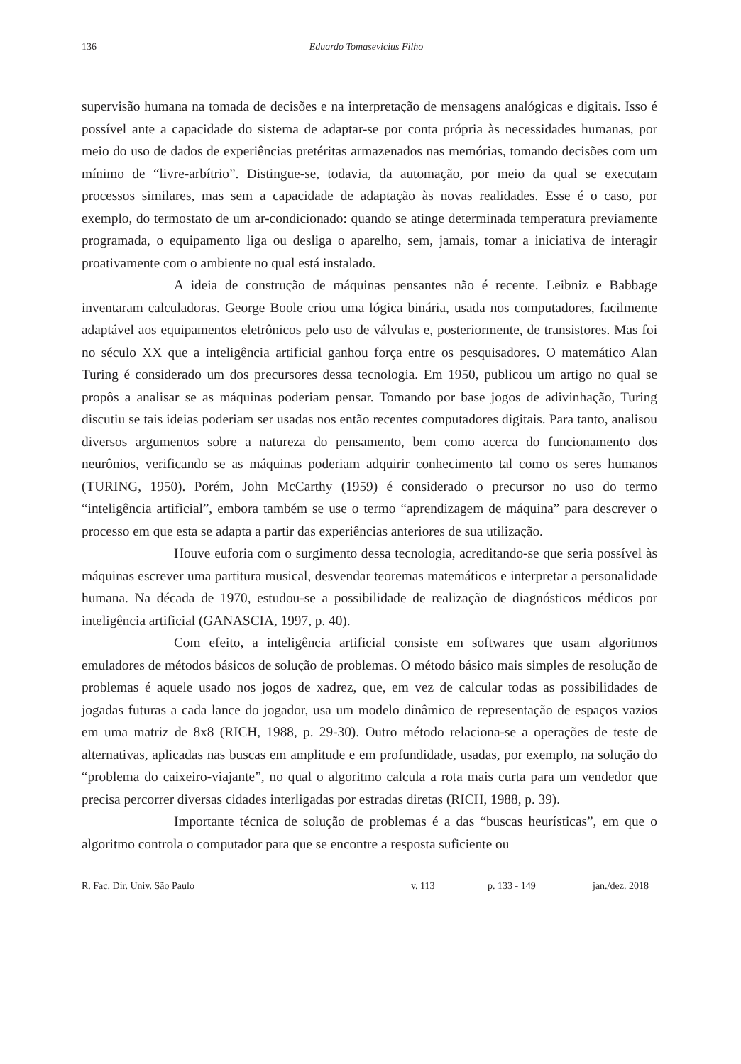136 Eduardo Tomasevicius Filho
supervisão humana na tomada de decisões e na interpretação de mensagens analógicas e digitais. Isso é possível ante a capacidade do sistema de adaptar-se por conta própria às necessidades humanas, por meio do uso de dados de experiências pretéritas armazenados nas memórias, tomando decisões com um mínimo de “livre-arbítrio”. Distingue-se, todavia, da automação, por meio da qual se executam processos similares, mas sem a capacidade de adaptação às novas realidades. Esse é o caso, por exemplo, do termostato de um ar-condicionado: quando se atinge determinada temperatura previamente programada, o equipamento liga ou desliga o aparelho, sem, jamais, tomar a iniciativa de interagir proativamente com o ambiente no qual está instalado.
A ideia de construção de máquinas pensantes não é recente. Leibniz e Babbage inventaram calculadoras. George Boole criou uma lógica binária, usada nos computadores, facilmente adaptável aos equipamentos eletrônicos pelo uso de válvulas e, posteriormente, de transistores. Mas foi no século XX que a inteligência artificial ganhou força entre os pesquisadores. O matemático Alan Turing é considerado um dos precursores dessa tecnologia. Em 1950, publicou um artigo no qual se propôs a analisar se as máquinas poderiam pensar. Tomando por base jogos de adivinhação, Turing discutiu se tais ideias poderiam ser usadas nos então recentes computadores digitais. Para tanto, analisou diversos argumentos sobre a natureza do pensamento, bem como acerca do funcionamento dos neurônios, verificando se as máquinas poderiam adquirir conhecimento tal como os seres humanos (TURING, 1950). Porém, John McCarthy (1959) é considerado o precursor no uso do termo “inteligência artificial”, embora também se use o termo “aprendizagem de máquina” para descrever o processo em que esta se adapta a partir das experiências anteriores de sua utilização.
Houve euforia com o surgimento dessa tecnologia, acreditando-se que seria possível às máquinas escrever uma partitura musical, desvendar teoremas matemáticos e interpretar a personalidade humana. Na década de 1970, estudou-se a possibilidade de realização de diagnósticos médicos por inteligência artificial (GANASCIA, 1997, p. 40).
Com efeito, a inteligência artificial consiste em softwares que usam algoritmos emuladores de métodos básicos de solução de problemas. O método básico mais simples de resolução de problemas é aquele usado nos jogos de xadrez, que, em vez de calcular todas as possibilidades de jogadas futuras a cada lance do jogador, usa um modelo dinâmico de representação de espaços vazios em uma matriz de 8x8 (RICH, 1988, p. 29-30). Outro método relaciona-se a operações de teste de alternativas, aplicadas nas buscas em amplitude e em profundidade, usadas, por exemplo, na solução do “problema do caixeiro-viajante”, no qual o algoritmo calcula a rota mais curta para um vendedor que precisa percorrer diversas cidades interligadas por estradas diretas (RICH, 1988, p. 39).
Importante técnica de solução de problemas é a das “buscas heurísticas”, em que o algoritmo controla o computador para que se encontre a resposta suficiente ou
R. Fac. Dir. Univ. São Paulo v. 113 p. 133 - 149 jan./dez. 2018